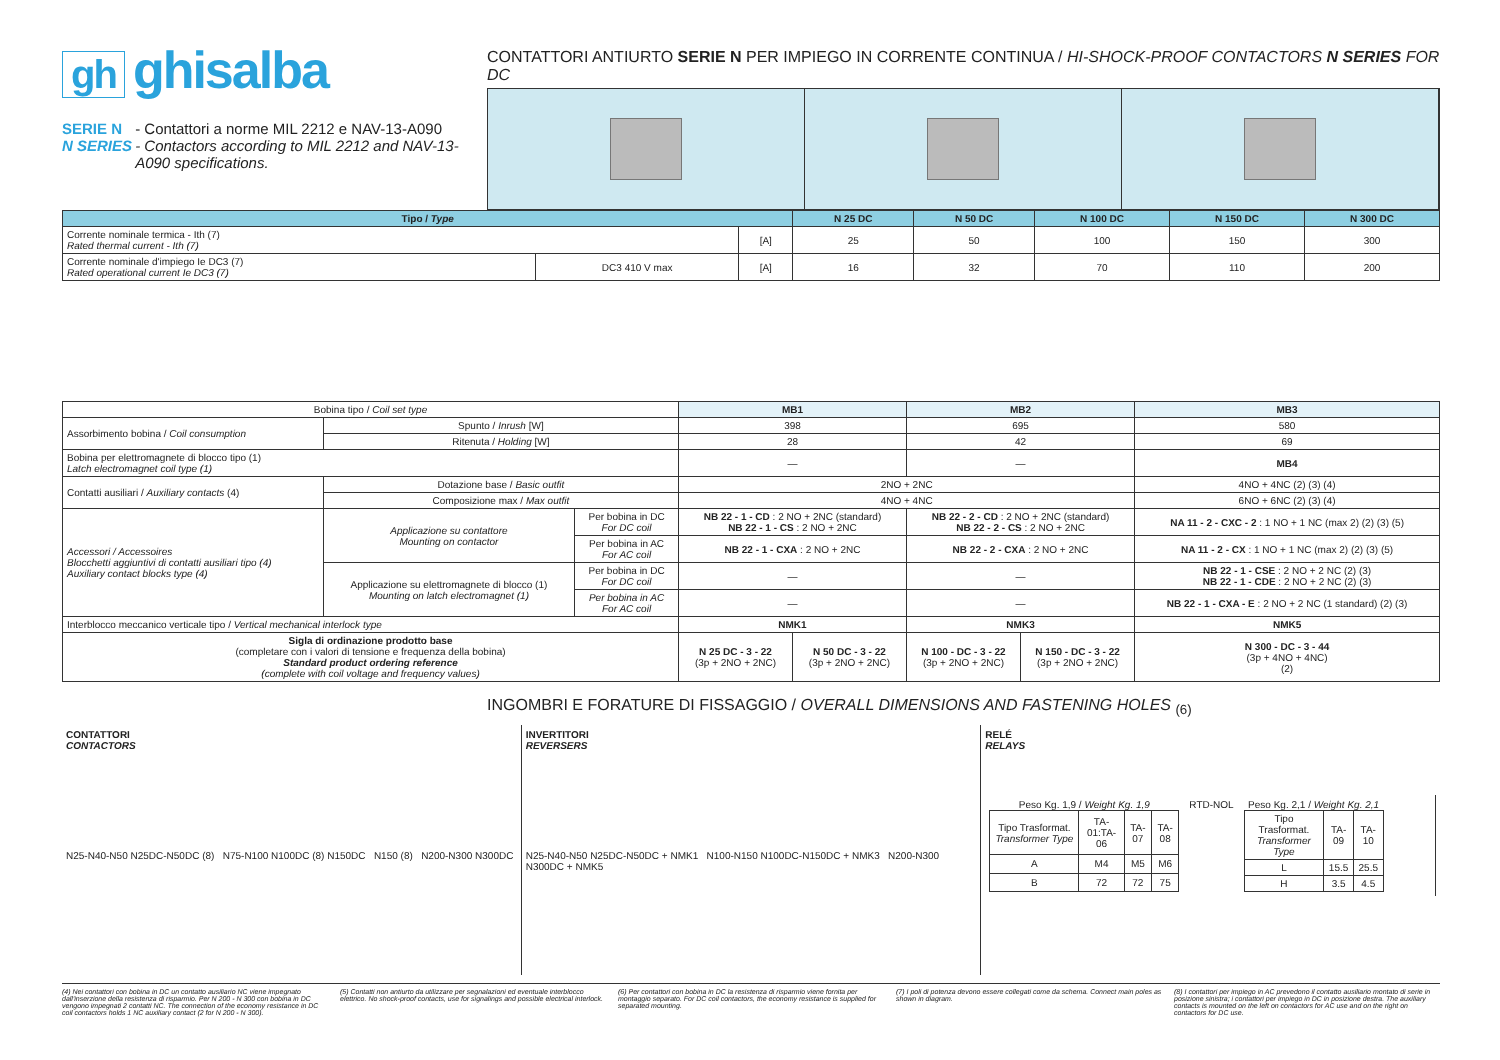gh ghisalba
SERIE N
N SERIES
- Contattori a norme MIL 2212 e NAV-13-A090
- Contactors according to MIL 2212 and NAV-13-A090 specifications.
CONTATTORI ANTIURTO SERIE N PER IMPIEGO IN CORRENTE CONTINUA / HI-SHOCK-PROOF CONTACTORS N SERIES FOR DC
| Tipo / Type | | | N 25 DC | N 50 DC | N 100 DC | N 150 DC | N 300 DC |
| --- | --- | --- | --- | --- | --- | --- | --- |
| Corrente nominale termica - Ith (7) Rated thermal current - Ith (7) | | [A] | 25 | 50 | 100 | 150 | 300 |
| Corrente nominale d'impiego Ie DC3 (7) Rated operational current Ie DC3 (7) | DC3 410 V max | [A] | 16 | 32 | 70 | 110 | 200 |
| Bobina tipo / Coil set type | | | MB1 | | MB2 | | MB3 |
| Assorbimento bobina / Coil consumption | Spunto / Inrush [W] | | 398 | | 695 | | 580 |
| | Ritenuta / Holding [W] | | 28 | | 42 | | 69 |
| Bobina per elettromagnete di blocco tipo (1) Latch electromagnet coil type (1) | | | — | | — | | MB4 |
| Contatti ausiliari / Auxiliary contacts (4) | Dotazione base / Basic outfit | | 2NO + 2NC | | | | 4NO + 4NC (2) (3) (4) |
| | Composizione max / Max outfit | | 4NO + 4NC | | | | 6NO + 6NC (2) (3) (4) |
| Accessori / Accessoires Blocchetti aggiuntivi di contatti ausiliari tipo (4) Auxiliary contact blocks type (4) | Applicazione su contattore Mounting on contactor | Per bobina in DC For DC coil | NB 22 - 1 - CD : 2 NO + 2NC (standard) NB 22 - 1 - CS : 2 NO + 2NC | | NB 22 - 2 - CD : 2 NO + 2NC (standard) NB 22 - 2 - CS : 2 NO + 2NC | | NA 11 - 2 - CXC - 2 : 1 NO + 1 NC (max 2) (2) (3) (5) |
| | | Per bobina in AC For AC coil | NB 22 - 1 - CXA : 2 NO + 2NC | | NB 22 - 2 - CXA : 2 NO + 2NC | | NA 11 - 2 - CX : 1 NO + 1 NC (max 2) (2) (3) (5) |
| | Applicazione su elettromagnete di blocco (1) Mounting on latch electromagnet (1) | Per bobina in DC For DC coil | — | | — | | NB 22 - 1 - CSE : 2 NO + 2 NC (2) (3) NB 22 - 1 - CDE : 2 NO + 2 NC (2) (3) |
| | | Per bobina in AC For AC coil | — | | — | | NB 22 - 1 - CXA - E : 2 NO + 2 NC (1 standard) (2) (3) |
| Interblocco meccanico verticale tipo / Vertical mechanical interlock type | | | NMK1 | | NMK3 | | NMK5 |
| Sigla di ordinazione prodotto base (completare con i valori di tensione e frequenza della bobina) Standard product ordering reference (complete with coil voltage and frequency values) | | | N 25 DC - 3 - 22 (3p + 2NO + 2NC) | N 50 DC - 3 - 22 (3p + 2NO + 2NC) | N 100 - DC - 3 - 22 (3p + 2NO + 2NC) | N 150 - DC - 3 - 22 (3p + 2NO + 2NC) | N 300 - DC - 3 - 44 (3p + 4NO + 4NC) (2) |
INGOMBRI E FORATURE DI FISSAGGIO / OVERALL DIMENSIONS AND FASTENING HOLES <sub>(6)</sub>
CONTATTORI
CONTACTORS
N25-N40-N50 N25DC-N50DC (8) N75-N100 N100DC (8) N150DC N150 (8) N200-N300 N300DC
INVERTITORI
REVERSERS
N25-N40-N50 N25DC-N50DC + NMK1 N100-N150 N100DC-N150DC + NMK3 N200-N300 N300DC + NMK5
RELÉ
RELAYS
Peso Kg. 1,9 / Weight Kg. 1,9
| Tipo Trasformat. Transformer Type | TA-01:TA-06 | TA-07 | TA-08 |
| A | M4 | M5 | M6 |
| B | 72 | 72 | 75 |
RTD-NOL
Peso Kg. 2,1 / Weight Kg. 2,1
| Tipo Trasformat. Transformer Type | TA-09 | TA-10 |
| L | 15.5 | 25.5 |
| H | 3.5 | 4.5 |
(4) Nei contattori con bobina in DC un contatto ausiliario NC viene impegnato dall'inserzione della resistenza di risparmio. Per N 200 - N 300 con bobina in DC vengono impegnati 2 contatti NC. The connection of the economy resistance in DC coil contactors holds 1 NC auxiliary contact (2 for N 200 - N 300).
(5) Contatti non antiurto da utilizzare per segnalazioni ed eventuale interblocco elettrico. No shock-proof contacts, use for signalings and possible electrical interlock.
(6) Per contattori con bobina in DC la resistenza di risparmio viene fornita per montaggio separato. For DC coil contactors, the economy resistance is supplied for separated mounting.
(7) I poli di potenza devono essere collegati come da schema. Connect main poles as shown in diagram.
(8) I contattori per impiego in AC prevedono il contatto ausiliario montato di serie in posizione sinistra; i contattori per impiego in DC in posizione destra. The auxiliary contacts is mounted on the left on contactors for AC use and on the right on contactors for DC use.